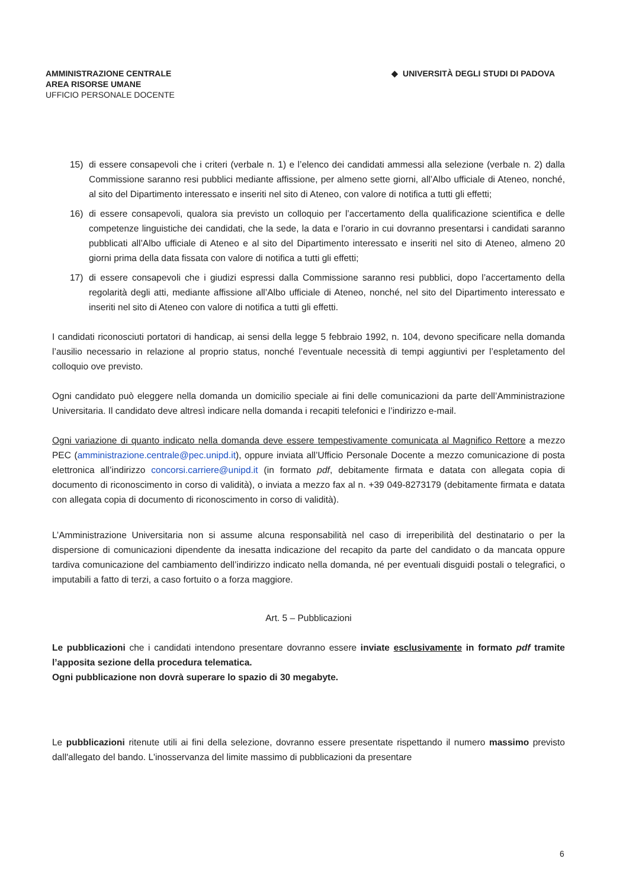AMMINISTRAZIONE CENTRALE
AREA RISORSE UMANE
UFFICIO PERSONALE DOCENTE
◆ UNIVERSITÀ DEGLI STUDI DI PADOVA
15) di essere consapevoli che i criteri (verbale n. 1) e l’elenco dei candidati ammessi alla selezione (verbale n. 2) dalla Commissione saranno resi pubblici mediante affissione, per almeno sette giorni, all’Albo ufficiale di Ateneo, nonché, al sito del Dipartimento interessato e inseriti nel sito di Ateneo, con valore di notifica a tutti gli effetti;
16) di essere consapevoli, qualora sia previsto un colloquio per l’accertamento della qualificazione scientifica e delle competenze linguistiche dei candidati, che la sede, la data e l’orario in cui dovranno presentarsi i candidati saranno pubblicati all’Albo ufficiale di Ateneo e al sito del Dipartimento interessato e inseriti nel sito di Ateneo, almeno 20 giorni prima della data fissata con valore di notifica a tutti gli effetti;
17) di essere consapevoli che i giudizi espressi dalla Commissione saranno resi pubblici, dopo l’accertamento della regolarità degli atti, mediante affissione all’Albo ufficiale di Ateneo, nonché, nel sito del Dipartimento interessato e inseriti nel sito di Ateneo con valore di notifica a tutti gli effetti.
I candidati riconosciuti portatori di handicap, ai sensi della legge 5 febbraio 1992, n. 104, devono specificare nella domanda l’ausilio necessario in relazione al proprio status, nonché l’eventuale necessità di tempi aggiuntivi per l’espletamento del colloquio ove previsto.
Ogni candidato può eleggere nella domanda un domicilio speciale ai fini delle comunicazioni da parte dell’Amministrazione Universitaria. Il candidato deve altresì indicare nella domanda i recapiti telefonici e l’indirizzo e-mail.
Ogni variazione di quanto indicato nella domanda deve essere tempestivamente comunicata al Magnifico Rettore a mezzo PEC (amministrazione.centrale@pec.unipd.it), oppure inviata all’Ufficio Personale Docente a mezzo comunicazione di posta elettronica all’indirizzo concorsi.carriere@unipd.it (in formato pdf, debitamente firmata e datata con allegata copia di documento di riconoscimento in corso di validità), o inviata a mezzo fax al n. +39 049-8273179 (debitamente firmata e datata con allegata copia di documento di riconoscimento in corso di validità).
L’Amministrazione Universitaria non si assume alcuna responsabilità nel caso di irreperibilità del destinatario o per la dispersione di comunicazioni dipendente da inesatta indicazione del recapito da parte del candidato o da mancata oppure tardiva comunicazione del cambiamento dell’indirizzo indicato nella domanda, né per eventuali disguidi postali o telegrafici, o imputabili a fatto di terzi, a caso fortuito o a forza maggiore.
Art. 5 – Pubblicazioni
Le pubblicazioni che i candidati intendono presentare dovranno essere inviate esclusivamente in formato pdf tramite l’apposita sezione della procedura telematica.
Ogni pubblicazione non dovrà superare lo spazio di 30 megabyte.
Le pubblicazioni ritenute utili ai fini della selezione, dovranno essere presentate rispettando il numero massimo previsto dall'allegato del bando. L'inosservanza del limite massimo di pubblicazioni da presentare
6